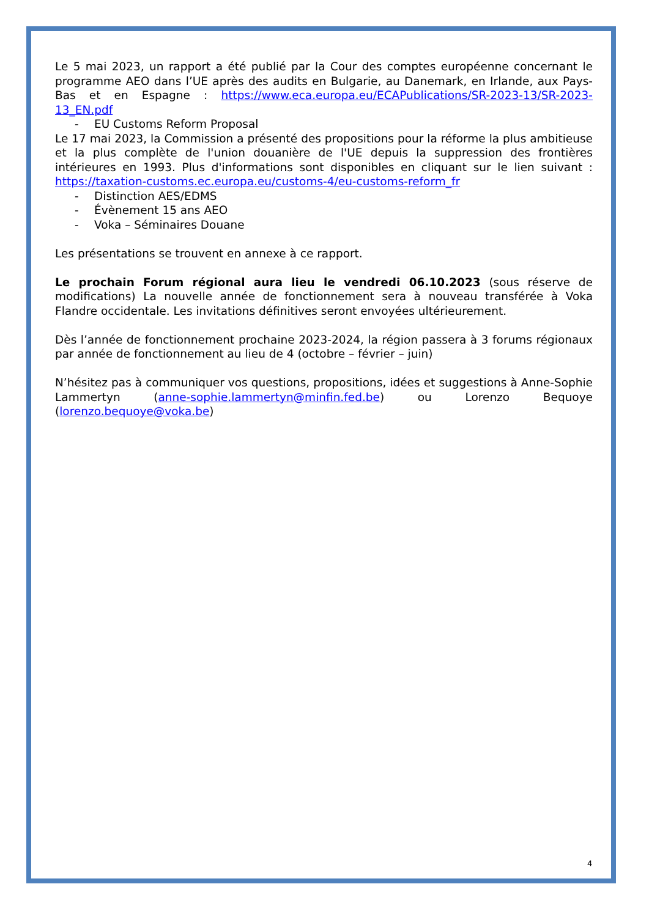Le 5 mai 2023, un rapport a été publié par la Cour des comptes européenne concernant le programme AEO dans l’UE après des audits en Bulgarie, au Danemark, en Irlande, aux Pays-Bas et en Espagne : https://www.eca.europa.eu/ECAPublications/SR-2023-13/SR-2023-13_EN.pdf
- EU Customs Reform Proposal
Le 17 mai 2023, la Commission a présenté des propositions pour la réforme la plus ambitieuse et la plus complète de l'union douanière de l'UE depuis la suppression des frontières intérieures en 1993. Plus d'informations sont disponibles en cliquant sur le lien suivant : https://taxation-customs.ec.europa.eu/customs-4/eu-customs-reform_fr
- Distinction AES/EDMS
- Évènement 15 ans AEO
- Voka – Séminaires Douane
Les présentations se trouvent en annexe à ce rapport.
Le prochain Forum régional aura lieu le vendredi 06.10.2023 (sous réserve de modifications) La nouvelle année de fonctionnement sera à nouveau transférée à Voka Flandre occidentale. Les invitations définitives seront envoyées ultérieurement.
Dès l’année de fonctionnement prochaine 2023-2024, la région passera à 3 forums régionaux par année de fonctionnement au lieu de 4 (octobre – février – juin)
N’hésitez pas à communiquer vos questions, propositions, idées et suggestions à Anne-Sophie Lammertyn (anne-sophie.lammertyn@minfin.fed.be) ou Lorenzo Bequoye (lorenzo.bequoye@voka.be)
4